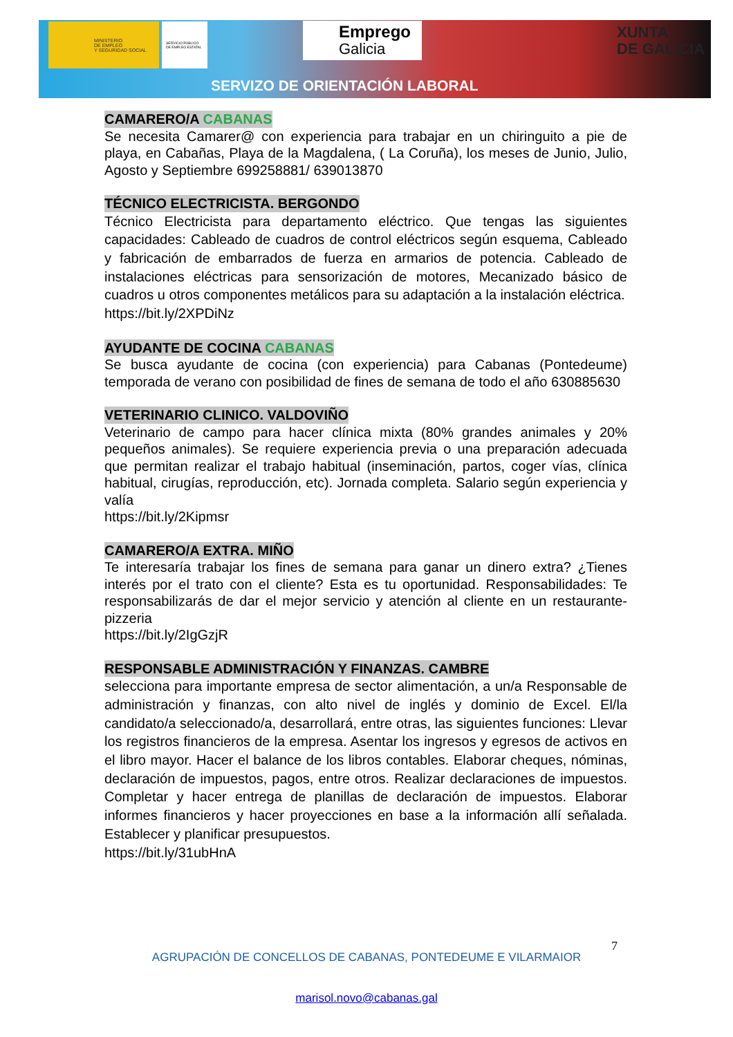MINISTERIO
DE EMPLEO
Y SEGURIDAD SOCIAL
SERVICIO PÚBLICO DE EMPLEO ESTATAL
Emprego
Galicia
XUNTA
DE GALICIA
SERVIZO DE ORIENTACIÓN LABORAL
CAMARERO/A CABANAS
Se necesita Camarer@ con experiencia para trabajar en un chiringuito a pie de playa, en Cabañas, Playa de la Magdalena, ( La Coruña), los meses de Junio, Julio, Agosto y Septiembre 699258881/ 639013870
TÉCNICO ELECTRICISTA. BERGONDO
Técnico Electricista para departamento eléctrico. Que tengas las siguientes capacidades: Cableado de cuadros de control eléctricos según esquema, Cableado y fabricación de embarrados de fuerza en armarios de potencia. Cableado de instalaciones eléctricas para sensorización de motores, Mecanizado básico de cuadros u otros componentes metálicos para su adaptación a la instalación eléctrica.
https://bit.ly/2XPDiNz
AYUDANTE DE COCINA CABANAS
Se busca ayudante de cocina (con experiencia) para Cabanas (Pontedeume) temporada de verano con posibilidad de fines de semana de todo el año 630885630
VETERINARIO CLINICO. VALDOVIÑO
Veterinario de campo para hacer clínica mixta (80% grandes animales y 20% pequeños animales). Se requiere experiencia previa o una preparación adecuada que permitan realizar el trabajo habitual (inseminación, partos, coger vías, clínica habitual, cirugías, reproducción, etc). Jornada completa. Salario según experiencia y valía
https://bit.ly/2Kipmsr
CAMARERO/A EXTRA. MIÑO
Te interesaría trabajar los fines de semana para ganar un dinero extra? ¿Tienes interés por el trato con el cliente? Esta es tu oportunidad. Responsabilidades: Te responsabilizarás de dar el mejor servicio y atención al cliente en un restaurante-pizzeria
https://bit.ly/2IgGzjR
RESPONSABLE ADMINISTRACIÓN Y FINANZAS. CAMBRE
selecciona para importante empresa de sector alimentación, a un/a Responsable de administración y finanzas, con alto nivel de inglés y dominio de Excel. El/la candidato/a seleccionado/a, desarrollará, entre otras, las siguientes funciones: Llevar los registros financieros de la empresa. Asentar los ingresos y egresos de activos en el libro mayor. Hacer el balance de los libros contables. Elaborar cheques, nóminas, declaración de impuestos, pagos, entre otros. Realizar declaraciones de impuestos. Completar y hacer entrega de planillas de declaración de impuestos. Elaborar informes financieros y hacer proyecciones en base a la información allí señalada. Establecer y planificar presupuestos.
https://bit.ly/31ubHnA
7
AGRUPACIÓN DE CONCELLOS DE CABANAS, PONTEDEUME E VILARMAIOR
marisol.novo@cabanas.gal